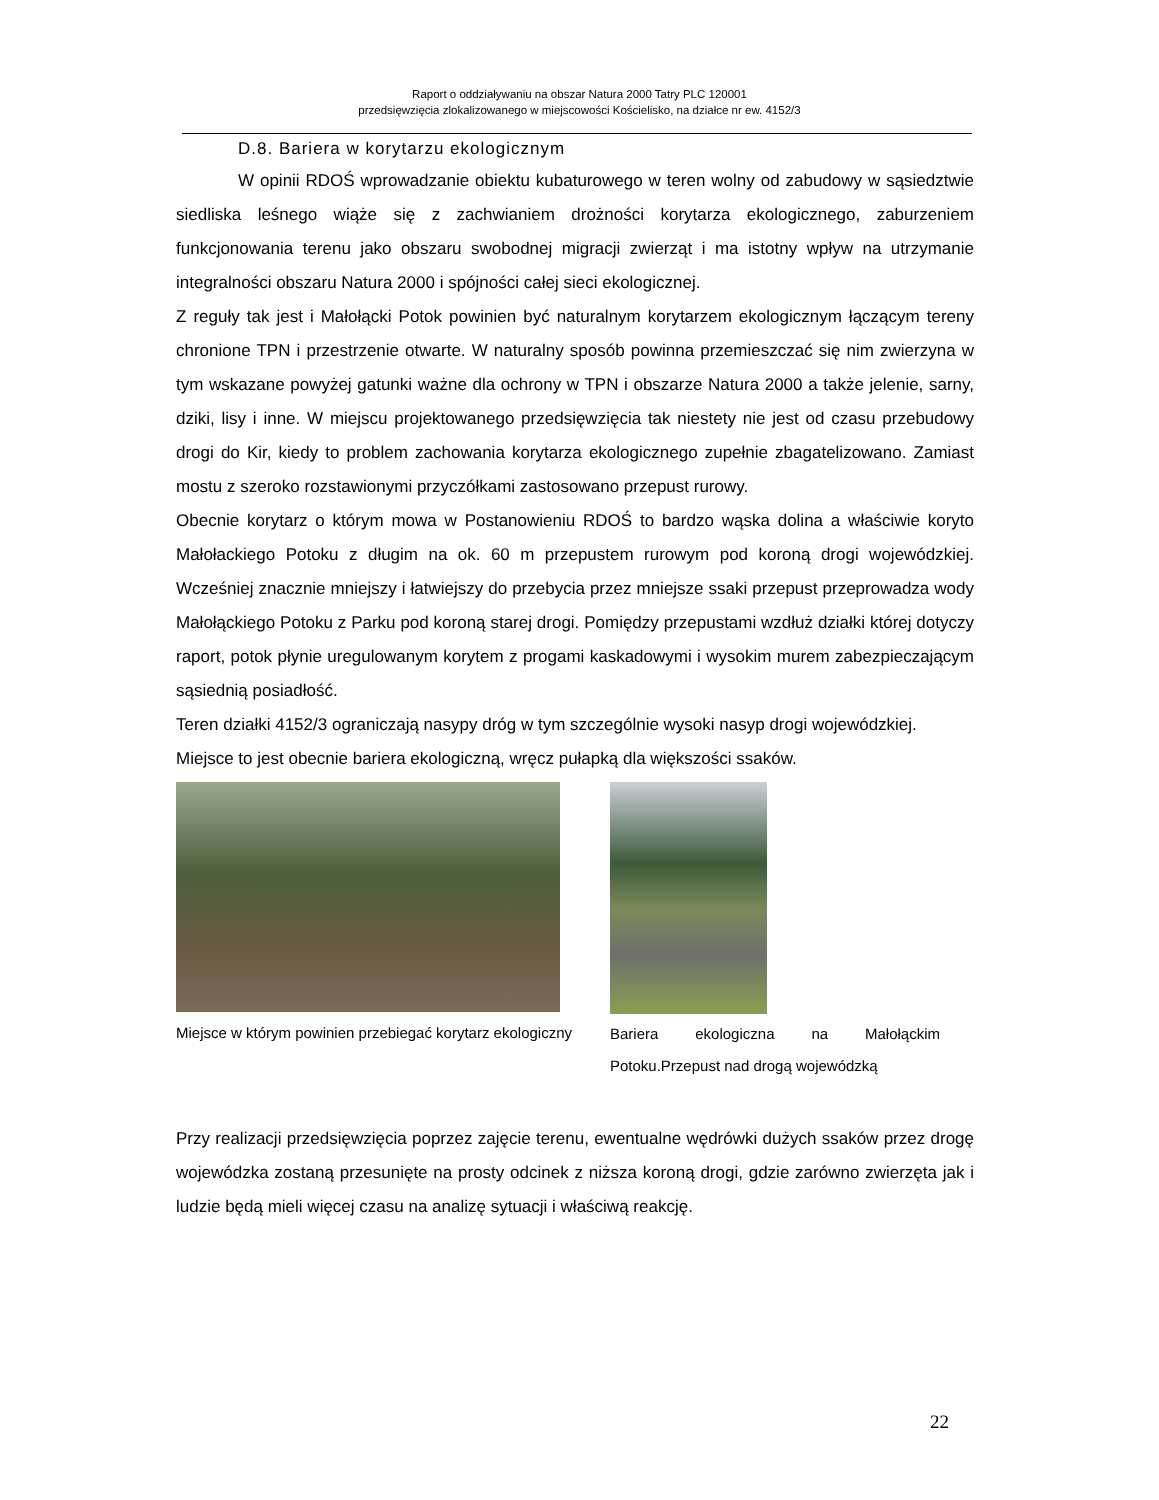Raport o oddziaływaniu na obszar Natura 2000 Tatry PLC 120001
przedsięwzięcia zlokalizowanego w miejscowości Kościelisko, na działce nr ew. 4152/3
D.8. Bariera w korytarzu ekologicznym
W opinii RDOŚ wprowadzanie obiektu kubaturowego w teren wolny od zabudowy w sąsiedztwie siedliska leśnego wiąże się z zachwianiem drożności korytarza ekologicznego, zaburzeniem funkcjonowania terenu jako obszaru swobodnej migracji zwierząt i ma istotny wpływ na utrzymanie integralności obszaru Natura 2000 i spójności całej sieci ekologicznej.
Z reguły tak jest i Małołącki Potok powinien być naturalnym korytarzem ekologicznym łączącym tereny chronione TPN i przestrzenie otwarte. W naturalny sposób powinna przemieszczać się nim zwierzyna w tym wskazane powyżej gatunki ważne dla ochrony w TPN i obszarze Natura 2000 a także jelenie, sarny, dziki, lisy i inne. W miejscu projektowanego przedsięwzięcia tak niestety nie jest od czasu przebudowy drogi do Kir, kiedy to problem zachowania korytarza ekologicznego zupełnie zbagatelizowano. Zamiast mostu z szeroko rozstawionymi przyczółkami zastosowano przepust rurowy.
Obecnie korytarz o którym mowa w Postanowieniu RDOŚ to bardzo wąska dolina a właściwie koryto Małołackiego Potoku z długim na ok. 60 m przepustem rurowym pod koroną drogi wojewódzkiej. Wcześniej znacznie mniejszy i łatwiejszy do przebycia przez mniejsze ssaki przepust przeprowadza wody Małołąckiego Potoku z Parku pod koroną starej drogi. Pomiędzy przepustami wzdłuż działki której dotyczy raport, potok płynie uregulowanym korytem z progami kaskadowymi i wysokim murem zabezpieczającym sąsiednią posiadłość.
Teren działki 4152/3 ograniczają nasypy dróg w tym szczególnie wysoki nasyp drogi wojewódzkiej. Miejsce to jest obecnie bariera ekologiczną, wręcz pułapką dla większości ssaków.
Miejsce w którym powinien przebiegać korytarz ekologiczny
Bariera ekologiczna na Małołąckim Potoku.Przepust nad drogą wojewódzką
Przy realizacji przedsięwzięcia poprzez zajęcie terenu, ewentualne wędrówki dużych ssaków przez drogę wojewódzka zostaną przesunięte na prosty odcinek z niższa koroną drogi, gdzie zarówno zwierzęta jak i ludzie będą mieli więcej czasu na analizę sytuacji i właściwą reakcję.
22